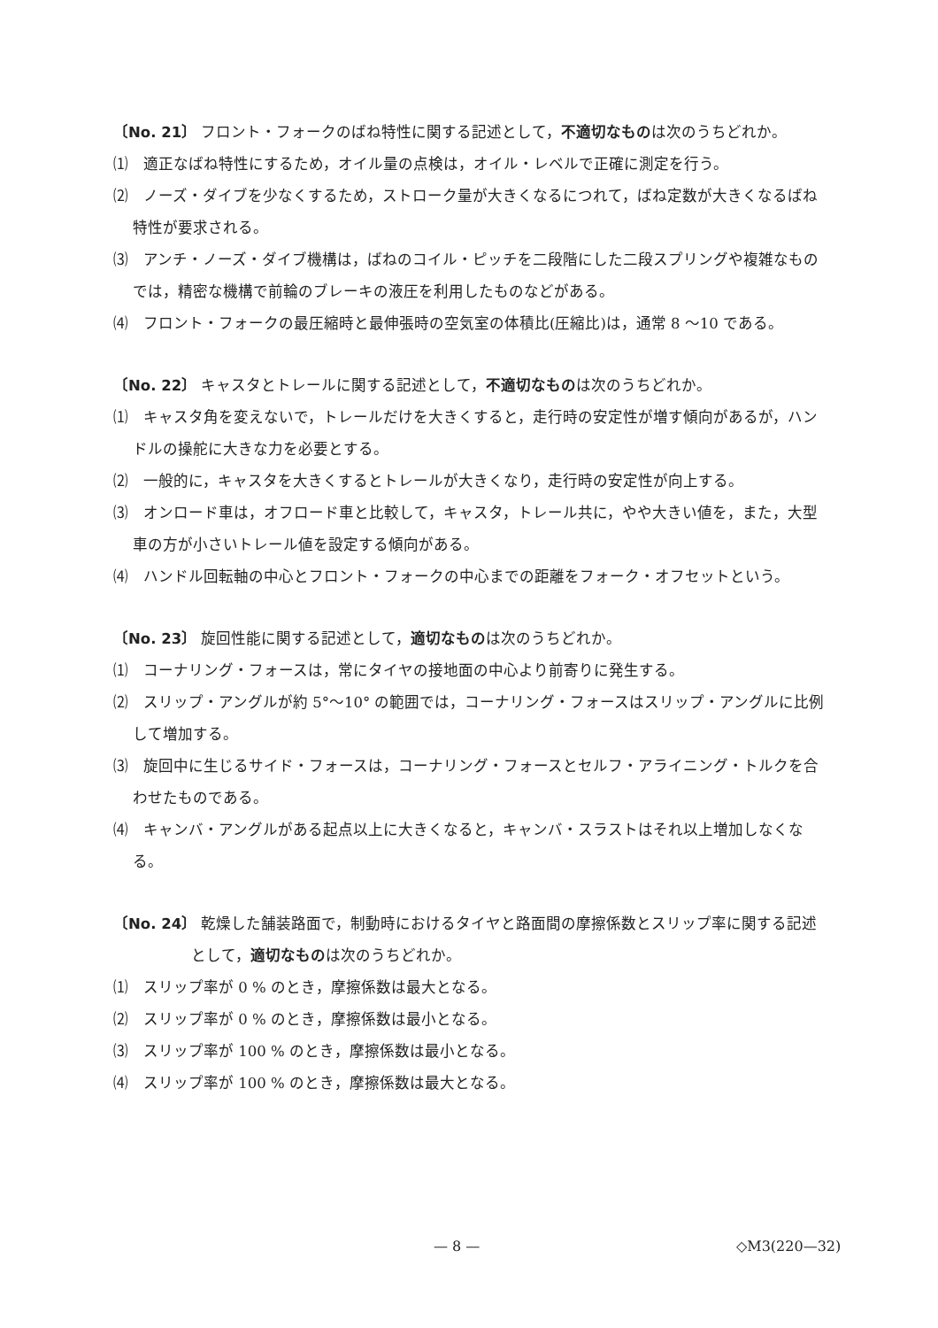〔No. 21〕 フロント・フォークのばね特性に関する記述として，不適切なものは次のうちどれか。
⑴　適正なばね特性にするため，オイル量の点検は，オイル・レベルで正確に測定を行う。
⑵　ノーズ・ダイブを少なくするため，ストローク量が大きくなるにつれて，ばね定数が大きくなるばね特性が要求される。
⑶　アンチ・ノーズ・ダイブ機構は，ばねのコイル・ピッチを二段階にした二段スプリングや複雑なものでは，精密な機構で前輪のブレーキの液圧を利用したものなどがある。
⑷　フロント・フォークの最圧縮時と最伸張時の空気室の体積比(圧縮比)は，通常 8 〜10 である。
〔No. 22〕 キャスタとトレールに関する記述として，不適切なものは次のうちどれか。
⑴　キャスタ角を変えないで，トレールだけを大きくすると，走行時の安定性が増す傾向があるが，ハンドルの操舵に大きな力を必要とする。
⑵　一般的に，キャスタを大きくするとトレールが大きくなり，走行時の安定性が向上する。
⑶　オンロード車は，オフロード車と比較して，キャスタ，トレール共に，やや大きい値を，また，大型車の方が小さいトレール値を設定する傾向がある。
⑷　ハンドル回転軸の中心とフロント・フォークの中心までの距離をフォーク・オフセットという。
〔No. 23〕 旋回性能に関する記述として，適切なものは次のうちどれか。
⑴　コーナリング・フォースは，常にタイヤの接地面の中心より前寄りに発生する。
⑵　スリップ・アングルが約 5°〜10° の範囲では，コーナリング・フォースはスリップ・アングルに比例して増加する。
⑶　旋回中に生じるサイド・フォースは，コーナリング・フォースとセルフ・アライニング・トルクを合わせたものである。
⑷　キャンバ・アングルがある起点以上に大きくなると，キャンバ・スラストはそれ以上増加しなくなる。
〔No. 24〕 乾燥した舗装路面で，制動時におけるタイヤと路面間の摩擦係数とスリップ率に関する記述として，適切なものは次のうちどれか。
⑴　スリップ率が 0 % のとき，摩擦係数は最大となる。
⑵　スリップ率が 0 % のとき，摩擦係数は最小となる。
⑶　スリップ率が 100 % のとき，摩擦係数は最小となる。
⑷　スリップ率が 100 % のとき，摩擦係数は最大となる。
— 8 — ◇M3(220—32)